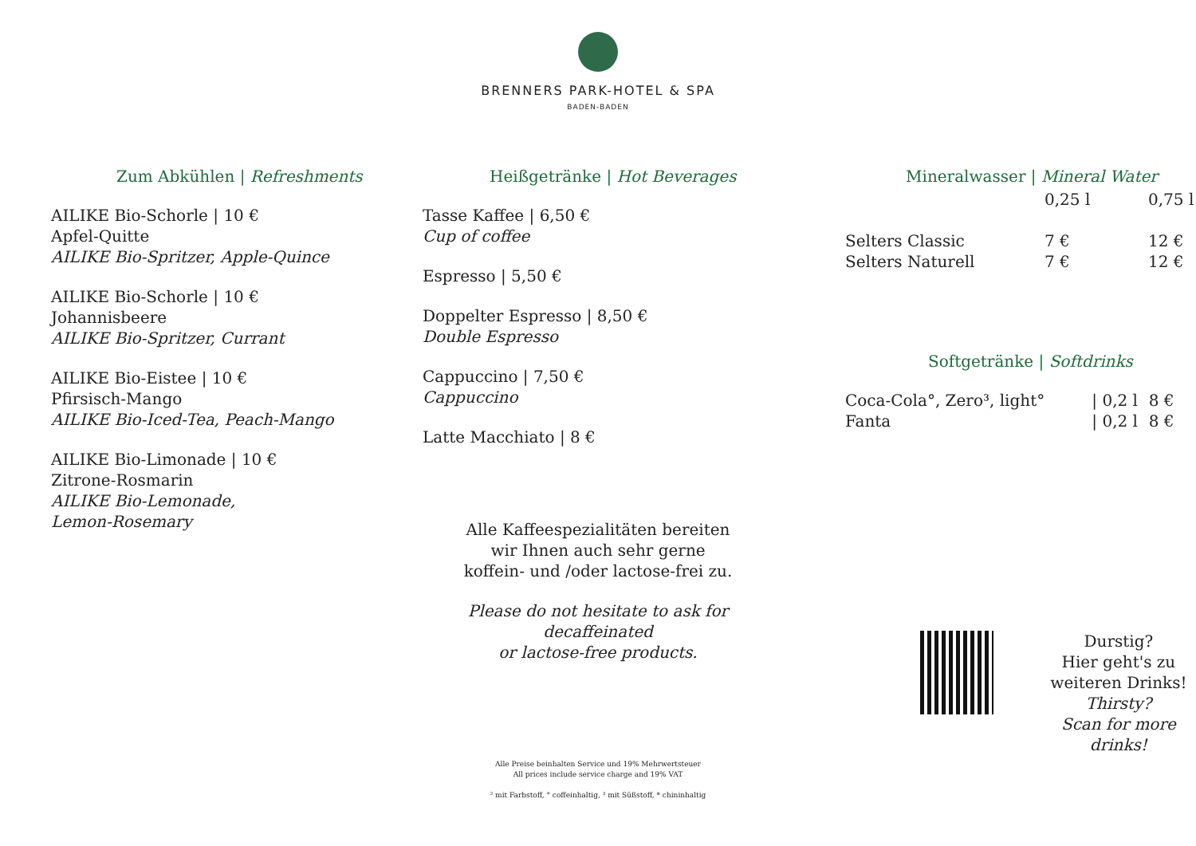BRENNERS PARK-HOTEL & SPA
BADEN-BADEN
Zum Abkühlen | Refreshments
AILIKE Bio-Schorle | 10 €
Apfel-Quitte
AILIKE Bio-Spritzer, Apple-Quince
AILIKE Bio-Schorle | 10 €
Johannisbeere
AILIKE Bio-Spritzer, Currant
AILIKE Bio-Eistee | 10 €
Pfirsisch-Mango
AILIKE Bio-Iced-Tea, Peach-Mango
AILIKE Bio-Limonade | 10 €
Zitrone-Rosmarin
AILIKE Bio-Lemonade,
Lemon-Rosemary
Heißgetränke | Hot Beverages
Tasse Kaffee | 6,50 €
Cup of coffee
Espresso | 5,50 €
Doppelter Espresso | 8,50 €
Double Espresso
Cappuccino | 7,50 €
Cappuccino
Latte Macchiato | 8 €
Alle Kaffeespezialitäten bereiten
wir Ihnen auch sehr gerne
koffein- und /oder lactose-frei zu.
Please do not hesitate to ask for decaffeinated
or lactose-free products.
Mineralwasser | Mineral Water
| | 0,25 l | 0,75 l |
| --- | --- | --- |
| Selters Classic | 7 € | 12 € |
| Selters Naturell | 7 € | 12 € |
Softgetränke | Softdrinks
| Coca-Cola°, Zero³, light° | / 0,2 l | 8 € |
| Fanta | / 0,2 l | 8 € |
Durstig?
Hier geht's zu
weiteren Drinks!
Thirsty?
Scan for more drinks!
Alle Preise beinhalten Service und 19% Mehrwertsteuer
All prices include service charge and 19% VAT
² mit Farbstoff, ° coffeinhaltig, ³ mit Süßstoff, * chininhaltig